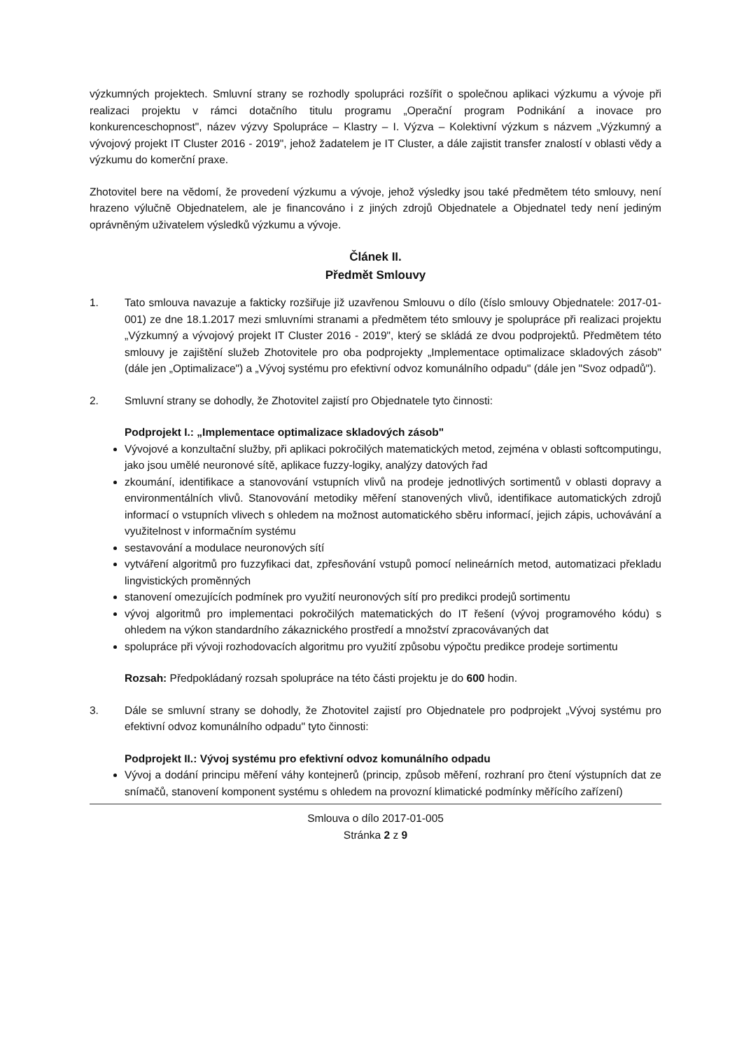výzkumných projektech. Smluvní strany se rozhodly spolupráci rozšířit o společnou aplikaci výzkumu a vývoje při realizaci projektu v rámci dotačního titulu programu „Operační program Podnikání a inovace pro konkurenceschopnost", název výzvy Spolupráce – Klastry – I. Výzva – Kolektivní výzkum s názvem „Výzkumný a vývojový projekt IT Cluster 2016 - 2019", jehož žadatelem je IT Cluster, a dále zajistit transfer znalostí v oblasti vědy a výzkumu do komerční praxe.
Zhotovitel bere na vědomí, že provedení výzkumu a vývoje, jehož výsledky jsou také předmětem této smlouvy, není hrazeno výlučně Objednatelem, ale je financováno i z jiných zdrojů Objednatele a Objednatel tedy není jediným oprávněným uživatelem výsledků výzkumu a vývoje.
Článek II.
Předmět Smlouvy
1. Tato smlouva navazuje a fakticky rozšiřuje již uzavřenou Smlouvu o dílo (číslo smlouvy Objednatele: 2017-01-001) ze dne 18.1.2017 mezi smluvními stranami a předmětem této smlouvy je spolupráce při realizaci projektu „Výzkumný a vývojový projekt IT Cluster 2016 - 2019", který se skládá ze dvou podprojektů. Předmětem této smlouvy je zajištění služeb Zhotovitele pro oba podprojekty „Implementace optimalizace skladových zásob" (dále jen „Optimalizace") a „Vývoj systému pro efektivní odvoz komunálního odpadu" (dále jen "Svoz odpadů").
2. Smluvní strany se dohodly, že Zhotovitel zajistí pro Objednatele tyto činnosti:
Podprojekt I.: „Implementace optimalizace skladových zásob"
Vývojové a konzultační služby, při aplikaci pokročilých matematických metod, zejména v oblasti softcomputingu, jako jsou umělé neuronové sítě, aplikace fuzzy-logiky, analýzy datových řad
zkoumání, identifikace a stanovování vstupních vlivů na prodeje jednotlivých sortimentů v oblasti dopravy a environmentálních vlivů. Stanovování metodiky měření stanovených vlivů, identifikace automatických zdrojů informací o vstupních vlivech s ohledem na možnost automatického sběru informací, jejich zápis, uchovávání a využitelnost v informačním systému
sestavování a modulace neuronových sítí
vytváření algoritmů pro fuzzyfikaci dat, zpřesňování vstupů pomocí nelineárních metod, automatizaci překladu lingvistických proměnných
stanovení omezujících podmínek pro využití neuronových sítí pro predikci prodejů sortimentu
vývoj algoritmů pro implementaci pokročilých matematických do IT řešení (vývoj programového kódu) s ohledem na výkon standardního zákaznického prostředí a množství zpracovávaných dat
spolupráce při vývoji rozhodovacích algoritmu pro využití způsobu výpočtu predikce prodeje sortimentu
Rozsah: Předpokládaný rozsah spolupráce na této části projektu je do 600 hodin.
3. Dále se smluvní strany se dohodly, že Zhotovitel zajistí pro Objednatele pro podprojekt „Vývoj systému pro efektivní odvoz komunálního odpadu" tyto činnosti:
Podprojekt II.: Vývoj systému pro efektivní odvoz komunálního odpadu
Vývoj a dodání principu měření váhy kontejnerů (princip, způsob měření, rozhraní pro čtení výstupních dat ze snímačů, stanovení komponent systému s ohledem na provozní klimatické podmínky měřícího zařízení)
Smlouva o dílo 2017-01-005
Stránka 2 z 9